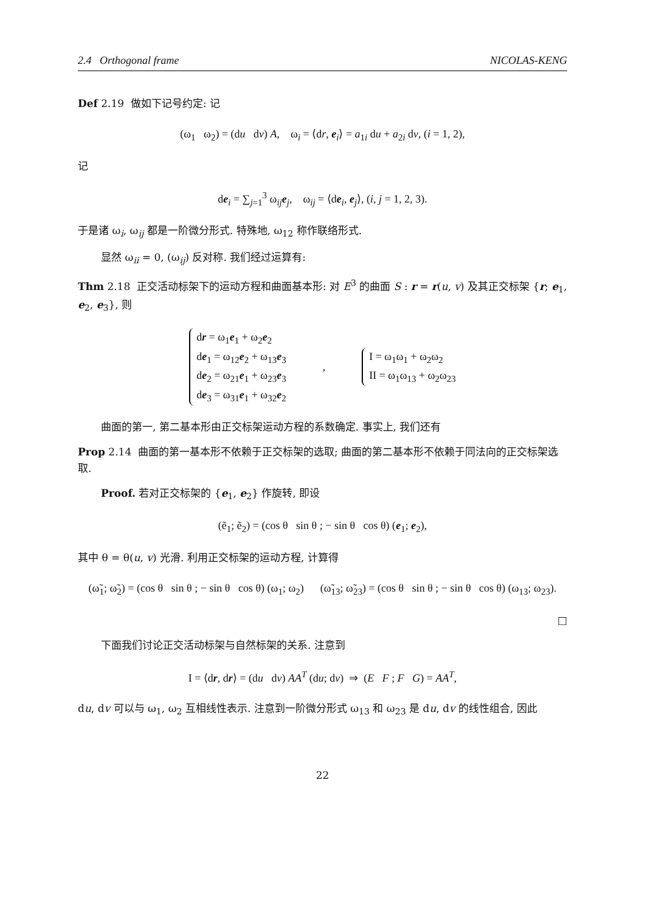2.4 Orthogonal frame NICOLAS-KENG
Def 2.19 做如下记号约定: 记
(ω<sub>1</sub> ω<sub>2</sub>) = (du dv) A, ω<sub>i</sub> = ⟨dr, e<sub>i</sub>⟩ = a<sub>1i</sub> du + a<sub>2i</sub> dv, (i = 1, 2),
记
de<sub>i</sub> = ∑<sub>j=1</sub><sup>3</sup> ω<sub>ij</sub>e<sub>j</sub>, ω<sub>ij</sub> = ⟨de<sub>i</sub>, e<sub>j</sub>⟩, (i, j = 1, 2, 3).
于是诸 ω<sub>i</sub>, ω<sub>ij</sub> 都是一阶微分形式. 特殊地, ω<sub>12</sub> 称作联络形式.
显然 ω<sub>ii</sub> = 0, (ω<sub>ij</sub>) 反对称. 我们经过运算有:
Thm 2.18 正交活动标架下的运动方程和曲面基本形: 对 E<sup>3</sup> 的曲面 S : r = r(u, v) 及其正交标架 {r; e<sub>1</sub>, e<sub>2</sub>, e<sub>3</sub>}, 则
dr = ω<sub>1</sub>e<sub>1</sub> + ω<sub>2</sub>e<sub>2</sub>
de<sub>1</sub> = ω<sub>12</sub>e<sub>2</sub> + ω<sub>13</sub>e<sub>3</sub>
de<sub>2</sub> = ω<sub>21</sub>e<sub>1</sub> + ω<sub>23</sub>e<sub>3</sub>
de<sub>3</sub> = ω<sub>31</sub>e<sub>1</sub> + ω<sub>32</sub>e<sub>2</sub>
,
I = ω<sub>1</sub>ω<sub>1</sub> + ω<sub>2</sub>ω<sub>2</sub>
II = ω<sub>1</sub>ω<sub>13</sub> + ω<sub>2</sub>ω<sub>23</sub>
曲面的第一, 第二基本形由正交标架运动方程的系数确定. 事实上, 我们还有
Prop 2.14 曲面的第一基本形不依赖于正交标架的选取; 曲面的第二基本形不依赖于同法向的正交标架选取.
Proof. 若对正交标架的 {e<sub>1</sub>, e<sub>2</sub>} 作旋转, 即设
(ẽ<sub>1</sub>; ẽ<sub>2</sub>) = (cos θ sin θ ; − sin θ cos θ) (e<sub>1</sub>; e<sub>2</sub>),
其中 θ = θ(u, v) 光滑. 利用正交标架的运动方程, 计算得
(ω̃<sub>1</sub>; ω̃<sub>2</sub>) = (cos θ sin θ ; − sin θ cos θ) (ω<sub>1</sub>; ω<sub>2</sub>) (ω̃<sub>13</sub>; ω̃<sub>23</sub>) = (cos θ sin θ ; − sin θ cos θ) (ω<sub>13</sub>; ω<sub>23</sub>).
□
下面我们讨论正交活动标架与自然标架的关系. 注意到
I = ⟨dr, dr⟩ = (du dv) AA<sup>T</sup> (du; dv) ⇒ (E F ; F G) = AA<sup>T</sup>,
du, dv 可以与 ω<sub>1</sub>, ω<sub>2</sub> 互相线性表示. 注意到一阶微分形式 ω<sub>13</sub> 和 ω<sub>23</sub> 是 du, dv 的线性组合, 因此
22